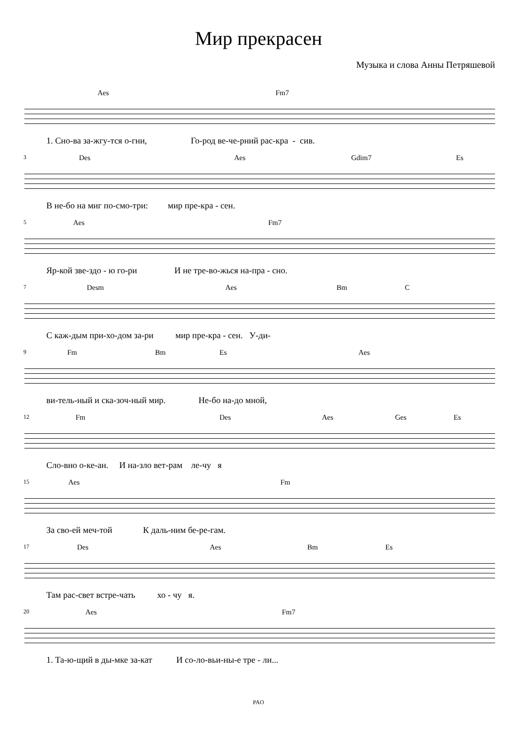Мир прекрасен
Музыка и слова Анны Петряшевой
Aes Fm7
1. Сно-ва за-жгу-тся о-гни, Го-род ве-че-рний рас-кра - сив.
3 Des Aes Gdim7 Es
В не-бо на миг по-смо-три: мир пре-кра - сен.
5 Aes Fm7
Яр-кой зве-здо - ю го-ри И не тре-во-жься на-пра - сно.
7 Desm Aes Bm C
С каж-дым при-хо-дом за-ри мир пре-кра - сен. У-ди-
9 Fm Bm Es Aes
ви-тель-ный и ска-зоч-ный мир. Не-бо на-до мной,
12 Fm Des Aes Ges Es
Сло-вно о-ке-ан. И на-зло вет-рам ле-чу я
15 Aes Fm
За сво-ей меч-той К даль-ним бе-ре-гам.
17 Des Aes Bm Es
Там рас-свет встре-чать хо - чу я.
20 Aes Fm7
1. Та-ю-щий в ды-мке за-кат И со-ло-вьи-ны-е тре - ли...
PAO